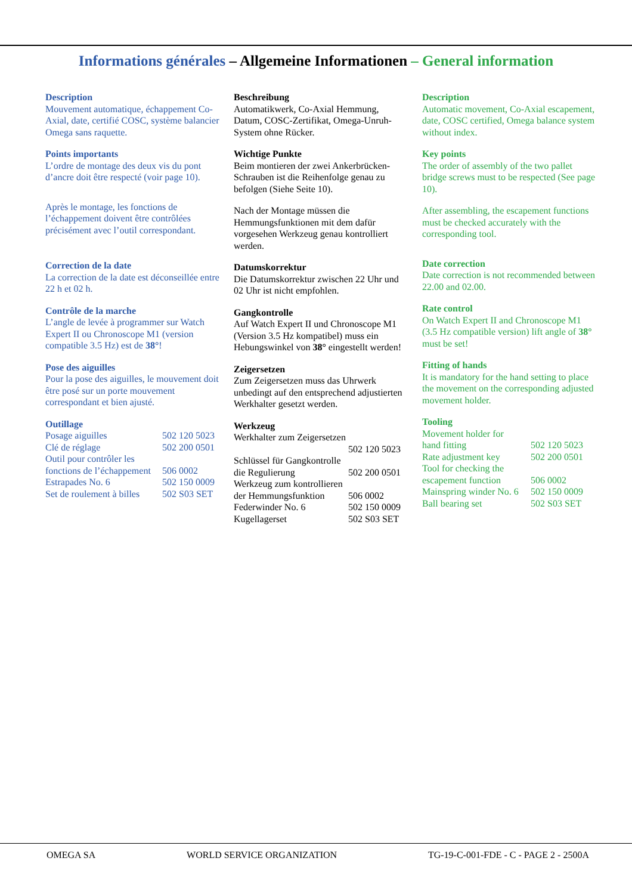Informations générales – Allgemeine Informationen – General information
Description
Mouvement automatique, échappement Co-Axial, date, certifié COSC, système balancier Omega sans raquette.
Points importants
L’ordre de montage des deux vis du pont d’ancre doit être respecté (voir page 10).
Après le montage, les fonctions de l’échappement doivent être contrôlées précisément avec l’outil correspondant.
Correction de la date
La correction de la date est déconseillée entre 22 h et 02 h.
Contrôle de la marche
L’angle de levée à programmer sur Watch Expert II ou Chronoscope M1 (version compatible 3.5 Hz) est de 38°!
Pose des aiguilles
Pour la pose des aiguilles, le mouvement doit être posé sur un porte mouvement correspondant et bien ajusté.
Outillage
| Posage aiguilles | 502 120 5023 |
| Clé de réglage | 502 200 0501 |
| Outil pour contrôler les fonctions de l’échappement | 506 0002 |
| Estrapades No. 6 | 502 150 0009 |
| Set de roulement à billes | 502 S03 SET |
Beschreibung
Automatikwerk, Co-Axial Hemmung, Datum, COSC-Zertifikat, Omega-Unruh-System ohne Rücker.
Wichtige Punkte
Beim montieren der zwei Ankerbrücken-Schrauben ist die Reihenfolge genau zu befolgen (Siehe Seite 10).
Nach der Montage müssen die Hemmungsfunktionen mit dem dafür vorgesehen Werkzeug genau kontrolliert werden.
Datumskorrektur
Die Datumskorrektur zwischen 22 Uhr und 02 Uhr ist nicht empfohlen.
Gangkontrolle
Auf Watch Expert II und Chronoscope M1 (Version 3.5 Hz kompatibel) muss ein Hebungswinkel von 38° eingestellt werden!
Zeigersetzen
Zum Zeigersetzen muss das Uhrwerk unbedingt auf den entsprechend adjustierten Werkhalter gesetzt werden.
Werkzeug
| Werkhalter zum Zeigersetzen | |
| | 502 120 5023 |
| Schlüssel für Gangkontrolle | |
| die Regulierung | 502 200 0501 |
| Werkzeug zum kontrollieren | |
| der Hemmungsfunktion | 506 0002 |
| Federwinder No. 6 | 502 150 0009 |
| Kugellagerset | 502 S03 SET |
Description
Automatic movement, Co-Axial escapement, date, COSC certified, Omega balance system without index.
Key points
The order of assembly of the two pallet bridge screws must to be respected (See page 10).
After assembling, the escapement functions must be checked accurately with the corresponding tool.
Date correction
Date correction is not recommended between 22.00 and 02.00.
Rate control
On Watch Expert II and Chronoscope M1 (3.5 Hz compatible version) lift angle of 38° must be set!
Fitting of hands
It is mandatory for the hand setting to place the movement on the corresponding adjusted movement holder.
Tooling
| Movement holder for | |
| hand fitting | 502 120 5023 |
| Rate adjustment key | 502 200 0501 |
| Tool for checking the escapement function | 506 0002 |
| Mainspring winder No. 6 | 502 150 0009 |
| Ball bearing set | 502 S03 SET |
OMEGA SA WORLD SERVICE ORGANIZATION TG-19-C-001-FDE - C - PAGE 2 - 2500A